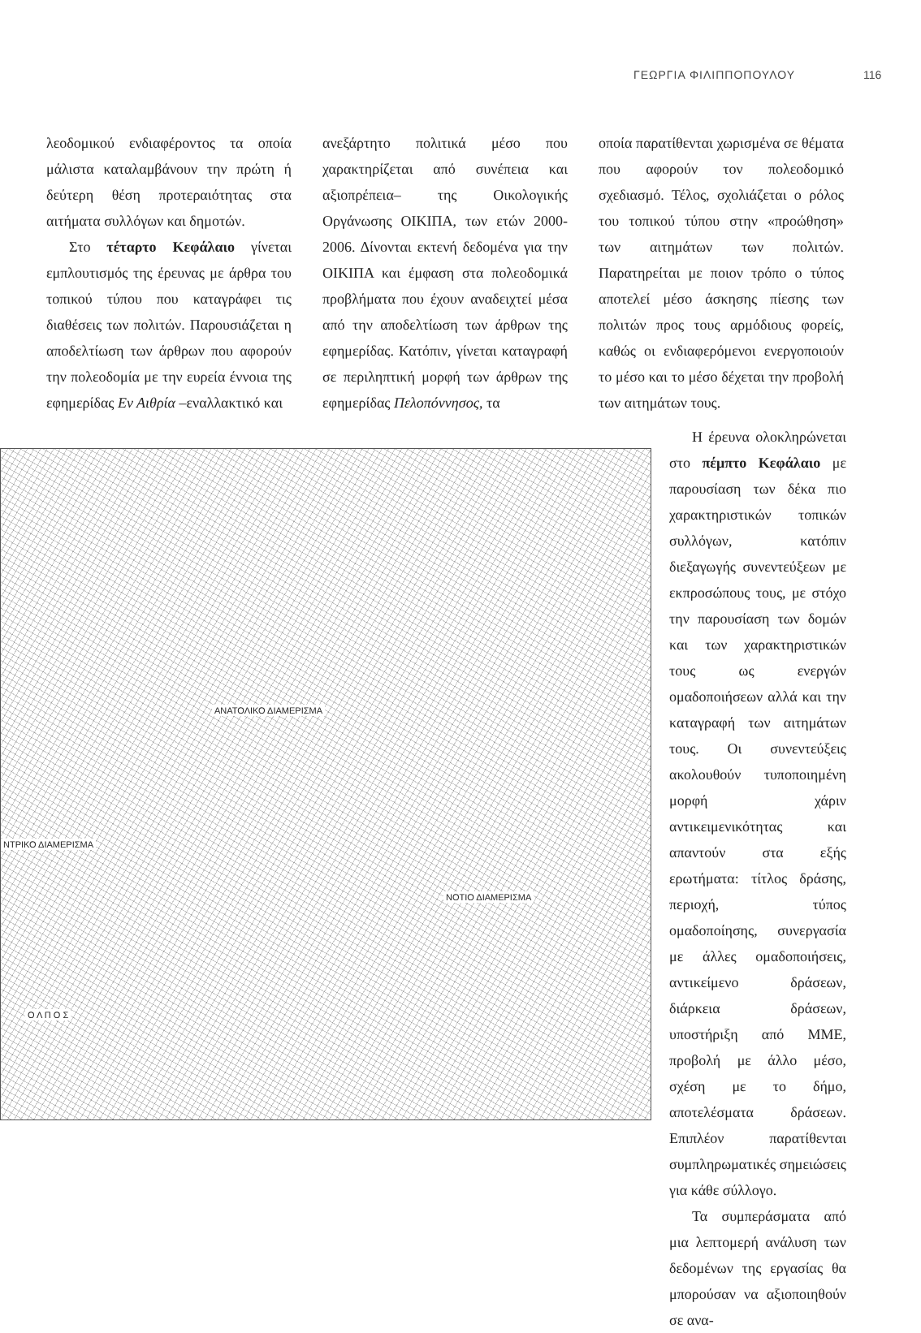ΓΕΩΡΓΙΑ ΦΙΛΙΠΠΟΠΟΥΛΟΥ 116
λεοδομικού ενδιαφέροντος τα οποία μάλιστα καταλαμβάνουν την πρώτη ή δεύτερη θέση προτεραιότητας στα αιτήματα συλλόγων και δημοτών.
Στο τέταρτο Κεφάλαιο γίνεται εμπλουτισμός της έρευνας με άρθρα του τοπικού τύπου που καταγράφει τις διαθέσεις των πολιτών. Παρουσιάζεται η αποδελτίωση των άρθρων που αφορούν την πολεοδομία με την ευρεία έννοια της εφημερίδας Εν Αιθρία –εναλλακτικό και
ανεξάρτητο πολιτικά μέσο που χαρακτηρίζεται από συνέπεια και αξιοπρέπεια– της Οικολογικής Οργάνωσης ΟΙΚΙΠΑ, των ετών 2000-2006. Δίνονται εκτενή δεδομένα για την ΟΙΚΙΠΑ και έμφαση στα πολεοδομικά προβλήματα που έχουν αναδειχτεί μέσα από την αποδελτίωση των άρθρων της εφημερίδας. Κατόπιν, γίνεται καταγραφή σε περιληπτική μορφή των άρθρων της εφημερίδας Πελοπόννησος, τα
οποία παρατίθενται χωρισμένα σε θέματα που αφορούν τον πολεοδομικό σχεδιασμό. Τέλος, σχολιάζεται ο ρόλος του τοπικού τύπου στην «προώθηση» των αιτημάτων των πολιτών. Παρατηρείται με ποιον τρόπο ο τύπος αποτελεί μέσο άσκησης πίεσης των πολιτών προς τους αρμόδιους φορείς, καθώς οι ενδιαφερόμενοι ενεργοποιούν το μέσο και το μέσο δέχεται την προβολή των αιτημάτων τους.
ΑΝΑΤΟΛΙΚΟ ΔΙΑΜΕΡΙΣΜΑ
ΝΤΡΙΚΟ ΔΙΑΜΕΡΙΣΜΑ
ΝΟΤΙΟ ΔΙΑΜΕΡΙΣΜΑ
Ο Λ Π Ο Σ
Η έρευνα ολοκληρώνεται στο πέμπτο Κεφάλαιο με παρουσίαση των δέκα πιο χαρακτηριστικών τοπικών συλλόγων, κατόπιν διεξαγωγής συνεντεύξεων με εκπροσώπους τους, με στόχο την παρουσίαση των δομών και των χαρακτηριστικών τους ως ενεργών ομαδοποιήσεων αλλά και την καταγραφή των αιτημάτων τους. Οι συνεντεύξεις ακολουθούν τυποποιημένη μορφή χάριν αντικειμενικότητας και απαντούν στα εξής ερωτήματα: τίτλος δράσης, περιοχή, τύπος ομαδοποίησης, συνεργασία με άλλες ομαδοποιήσεις, αντικείμενο δράσεων, διάρκεια δράσεων, υποστήριξη από ΜΜΕ, προβολή με άλλο μέσο, σχέση με το δήμο, αποτελέσματα δράσεων. Επιπλέον παρατίθενται συμπληρωματικές σημειώσεις για κάθε σύλλογο.
Τα συμπεράσματα από μια λεπτομερή ανάλυση των δεδομένων της εργασίας θα μπορούσαν να αξιοποιηθούν σε ανα-